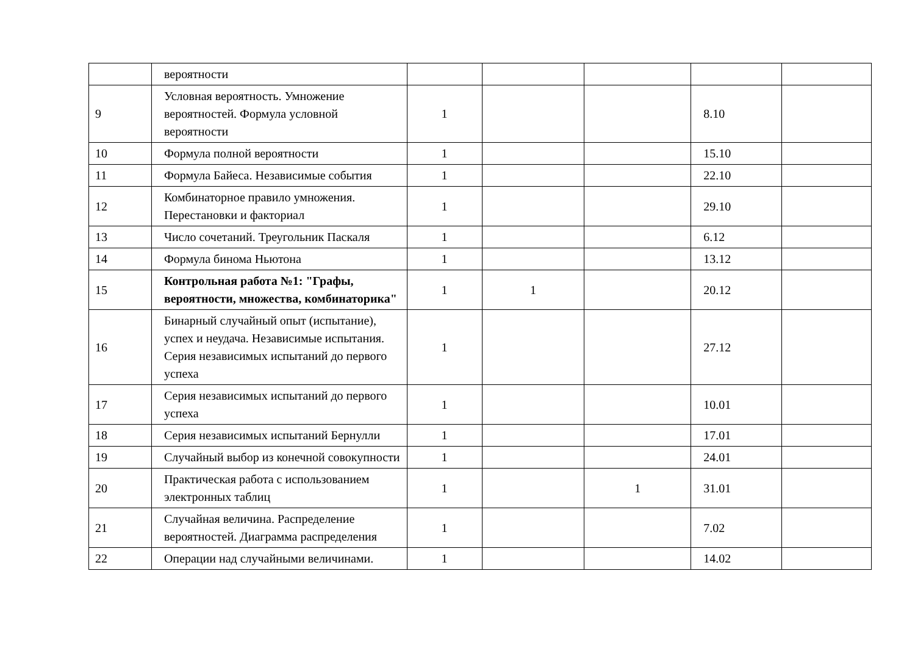| | вероятности | | | | | |
| 9 | Условная вероятность. Умножение вероятностей. Формула условной вероятности | 1 | | | 8.10 | |
| 10 | Формула полной вероятности | 1 | | | 15.10 | |
| 11 | Формула Байеса. Независимые события | 1 | | | 22.10 | |
| 12 | Комбинаторное правило умножения. Перестановки и факториал | 1 | | | 29.10 | |
| 13 | Число сочетаний. Треугольник Паскаля | 1 | | | 6.12 | |
| 14 | Формула бинома Ньютона | 1 | | | 13.12 | |
| 15 | Контрольная работа №1: "Графы, вероятности, множества, комбинаторика" | 1 | 1 | | 20.12 | |
| 16 | Бинарный случайный опыт (испытание), успех и неудача. Независимые испытания. Серия независимых испытаний до первого успеха | 1 | | | 27.12 | |
| 17 | Серия независимых испытаний до первого успеха | 1 | | | 10.01 | |
| 18 | Серия независимых испытаний Бернулли | 1 | | | 17.01 | |
| 19 | Случайный выбор из конечной совокупности | 1 | | | 24.01 | |
| 20 | Практическая работа с использованием электронных таблиц | 1 | | 1 | 31.01 | |
| 21 | Случайная величина. Распределение вероятностей. Диаграмма распределения | 1 | | | 7.02 | |
| 22 | Операции над случайными величинами. | 1 | | | 14.02 | |